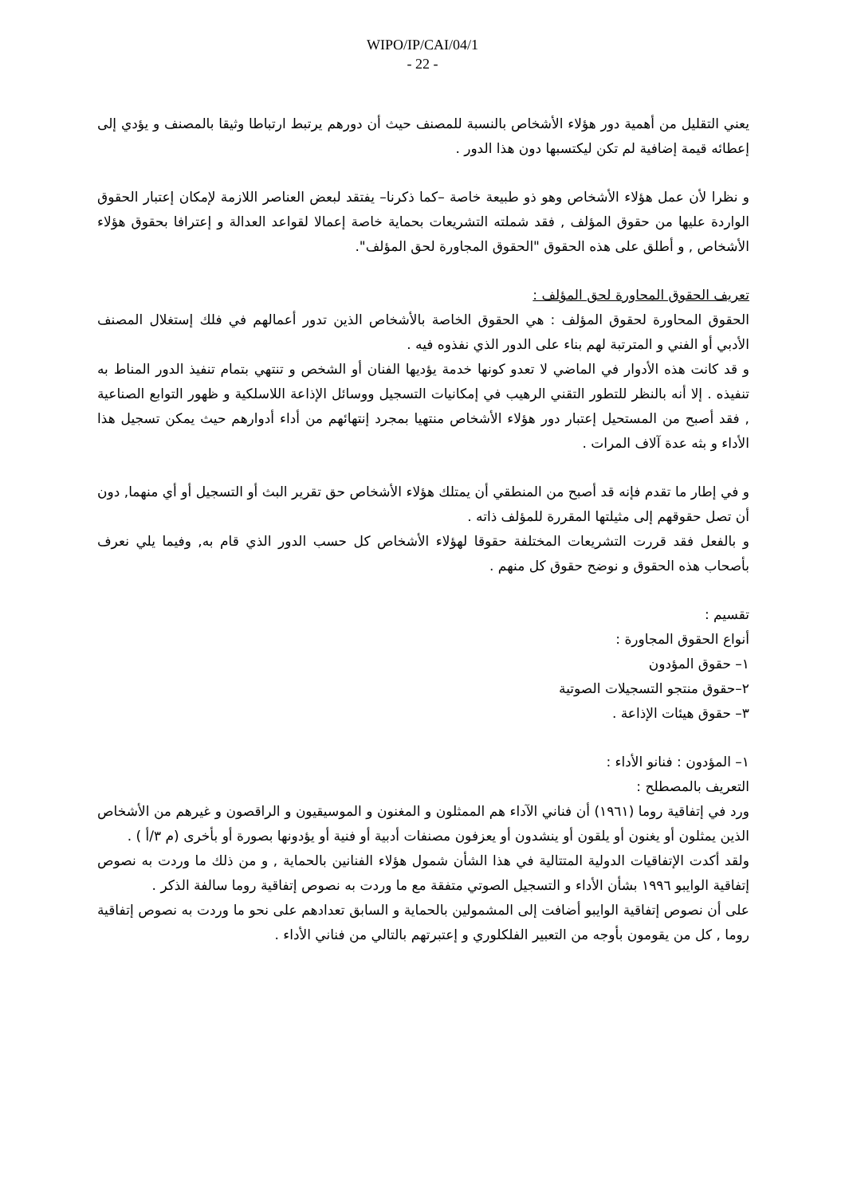WIPO/IP/CAI/04/1
- 22 -
يعني التقليل من أهمية دور هؤلاء الأشخاص بالنسبة للمصنف حيث أن دورهم يرتبط ارتباطا وثيقا بالمصنف و يؤدي إلى إعطائه قيمة إضافية لم تكن ليكتسبها دون هذا الدور .
و نظرا لأن عمل هؤلاء الأشخاص وهو ذو طبيعة خاصة –كما ذكرنا– يفتقد لبعض العناصر اللازمة لإمكان إعتبار الحقوق الواردة عليها من حقوق المؤلف , فقد شملته التشريعات بحماية خاصة إعمالا لقواعد العدالة و إعترافا بحقوق هؤلاء الأشخاص , و أطلق على هذه الحقوق "الحقوق المجاورة لحق المؤلف".
تعريف الحقوق المحاورة لحق المؤلف :
الحقوق المحاورة لحقوق المؤلف : هي الحقوق الخاصة بالأشخاص الذين تدور أعمالهم في فلك إستغلال المصنف الأدبي أو الفني و المترتبة لهم بناء على الدور الذي نفذوه فيه .
و قد كانت هذه الأدوار في الماضي لا تعدو كونها خدمة يؤديها الفنان أو الشخص و تنتهي بتمام تنفيذ الدور المناط به تنفيذه . إلا أنه بالنظر للتطور التقني الرهيب في إمكانيات التسجيل ووسائل الإذاعة اللاسلكية و ظهور التوابع الصناعية , فقد أصبح من المستحيل إعتبار دور هؤلاء الأشخاص منتهيا بمجرد إنتهائهم من أداء أدوارهم حيث يمكن تسجيل هذا الأداء و بثه عدة آلاف المرات .
و في إطار ما تقدم فإنه قد أصبح من المنطقي أن يمتلك هؤلاء الأشخاص حق تقرير البث أو التسجيل أو أي منهما, دون أن تصل حقوقهم إلى مثيلتها المقررة للمؤلف ذاته .
و بالفعل فقد قررت التشريعات المختلفة حقوقا لهؤلاء الأشخاص كل حسب الدور الذي قام به, وفيما يلي نعرف بأصحاب هذه الحقوق و نوضح حقوق كل منهم .
تقسيم :
أنواع الحقوق المجاورة :
١– حقوق المؤدون
٢–حقوق منتجو التسجيلات الصوتية
٣– حقوق هيئات الإذاعة .
١– المؤدون : فنانو الأداء :
التعريف بالمصطلح :
ورد في إتفاقية روما (١٩٦١) أن فناني الآداء هم الممثلون و المغنون و الموسيقيون و الراقصون و غيرهم من الأشخاص الذين يمثلون أو يغنون أو يلقون أو ينشدون أو يعزفون مصنفات أدبية أو فنية أو يؤدونها بصورة أو بأخرى (م ٣/أ ) .
ولقد أكدت الإتفاقيات الدولية المتتالية في هذا الشأن شمول هؤلاء الفنانين بالحماية , و من ذلك ما وردت به نصوص إتفاقية الوايبو ١٩٩٦ بشأن الأداء و التسجيل الصوتي متفقة مع ما وردت به نصوص إتفاقية روما سالفة الذكر .
على أن نصوص إتفاقية الوايبو أضافت إلى المشمولين بالحماية و السابق تعدادهم على نحو ما وردت به نصوص إتفاقية روما , كل من يقومون بأوجه من التعبير الفلكلوري و إعتبرتهم بالتالي من فناني الأداء .